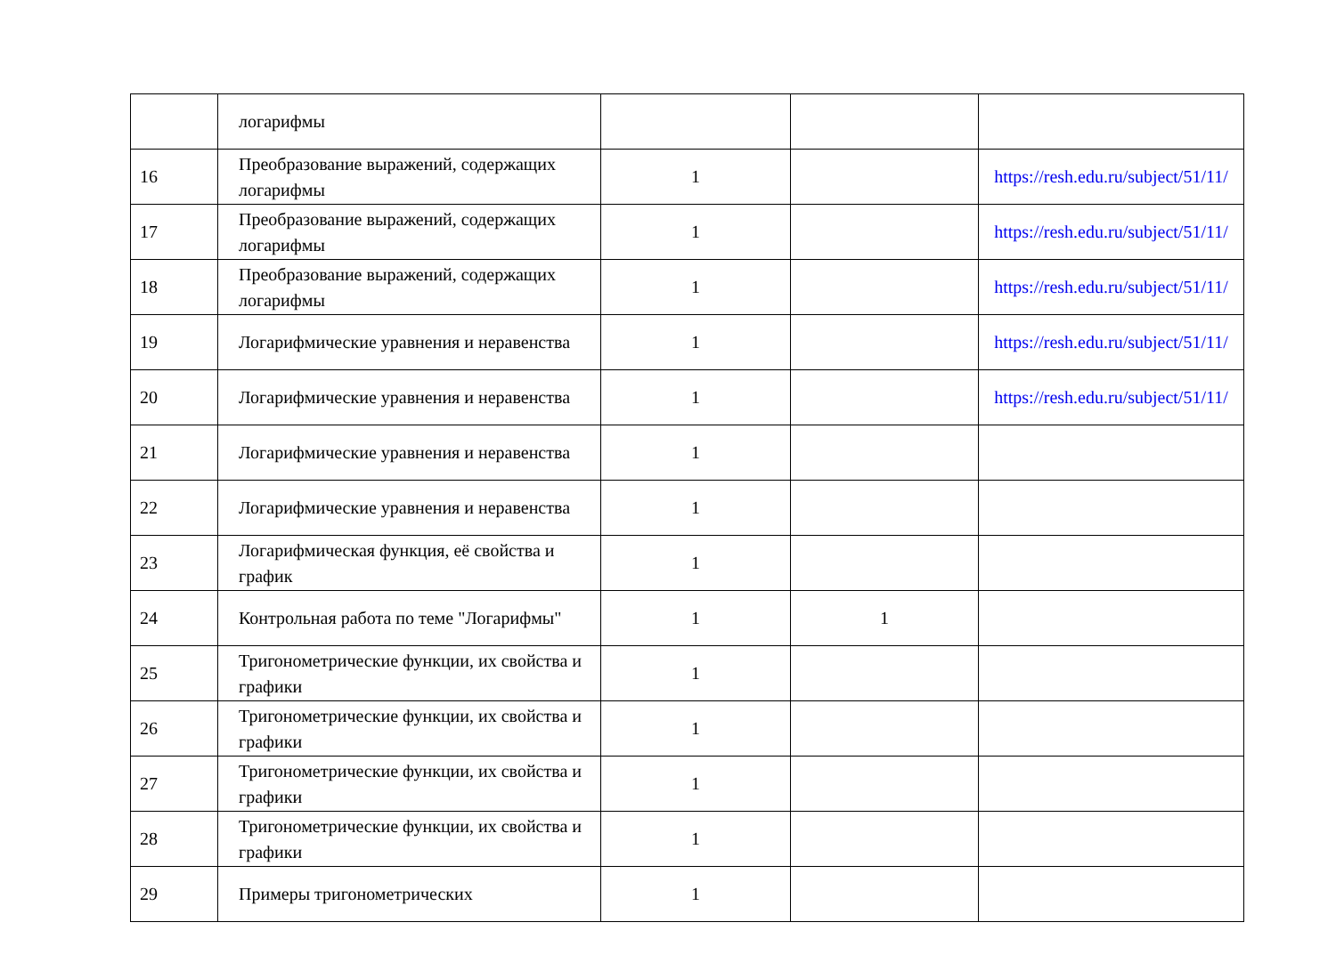| | логарифмы | | | |
| 16 | Преобразование выражений, содержащих логарифмы | 1 | | https://resh.edu.ru/subject/51/11/ |
| 17 | Преобразование выражений, содержащих логарифмы | 1 | | https://resh.edu.ru/subject/51/11/ |
| 18 | Преобразование выражений, содержащих логарифмы | 1 | | https://resh.edu.ru/subject/51/11/ |
| 19 | Логарифмические уравнения и неравенства | 1 | | https://resh.edu.ru/subject/51/11/ |
| 20 | Логарифмические уравнения и неравенства | 1 | | https://resh.edu.ru/subject/51/11/ |
| 21 | Логарифмические уравнения и неравенства | 1 | | |
| 22 | Логарифмические уравнения и неравенства | 1 | | |
| 23 | Логарифмическая функция, её свойства и график | 1 | | |
| 24 | Контрольная работа по теме "Логарифмы" | 1 | 1 | |
| 25 | Тригонометрические функции, их свойства и графики | 1 | | |
| 26 | Тригонометрические функции, их свойства и графики | 1 | | |
| 27 | Тригонометрические функции, их свойства и графики | 1 | | |
| 28 | Тригонометрические функции, их свойства и графики | 1 | | |
| 29 | Примеры тригонометрических | 1 | | |